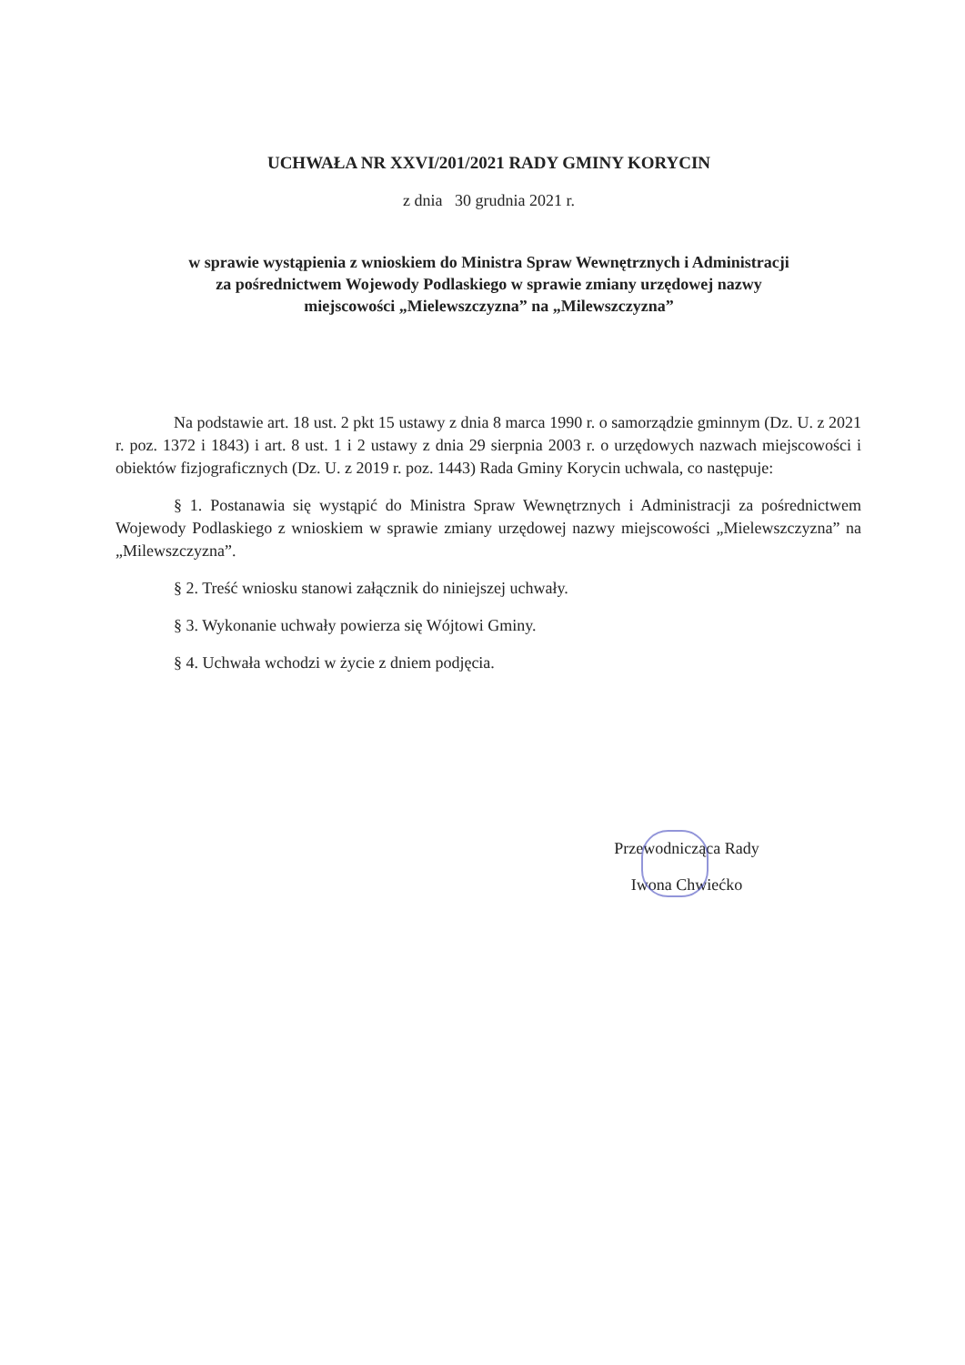UCHWAŁA NR XXVI/201/2021 RADY GMINY KORYCIN
z dnia 30 grudnia 2021 r.
w sprawie wystąpienia z wnioskiem do Ministra Spraw Wewnętrznych i Administracji
za pośrednictwem Wojewody Podlaskiego w sprawie zmiany urzędowej nazwy
miejscowości „Mielewszczyzna” na „Milewszczyzna”
Na podstawie art. 18 ust. 2 pkt 15 ustawy z dnia 8 marca 1990 r. o samorządzie gminnym (Dz. U. z 2021 r. poz. 1372 i 1843) i art. 8 ust. 1 i 2 ustawy z dnia 29 sierpnia 2003 r. o urzędowych nazwach miejscowości i obiektów fizjograficznych (Dz. U. z 2019 r. poz. 1443) Rada Gminy Korycin uchwala, co następuje:
§ 1. Postanawia się wystąpić do Ministra Spraw Wewnętrznych i Administracji za pośrednictwem Wojewody Podlaskiego z wnioskiem w sprawie zmiany urzędowej nazwy miejscowości „Mielewszczyzna” na „Milewszczyzna”.
§ 2. Treść wniosku stanowi załącznik do niniejszej uchwały.
§ 3. Wykonanie uchwały powierza się Wójtowi Gminy.
§ 4. Uchwała wchodzi w życie z dniem podjęcia.
Przewodnicząca Rady
Iwona Chwiećko